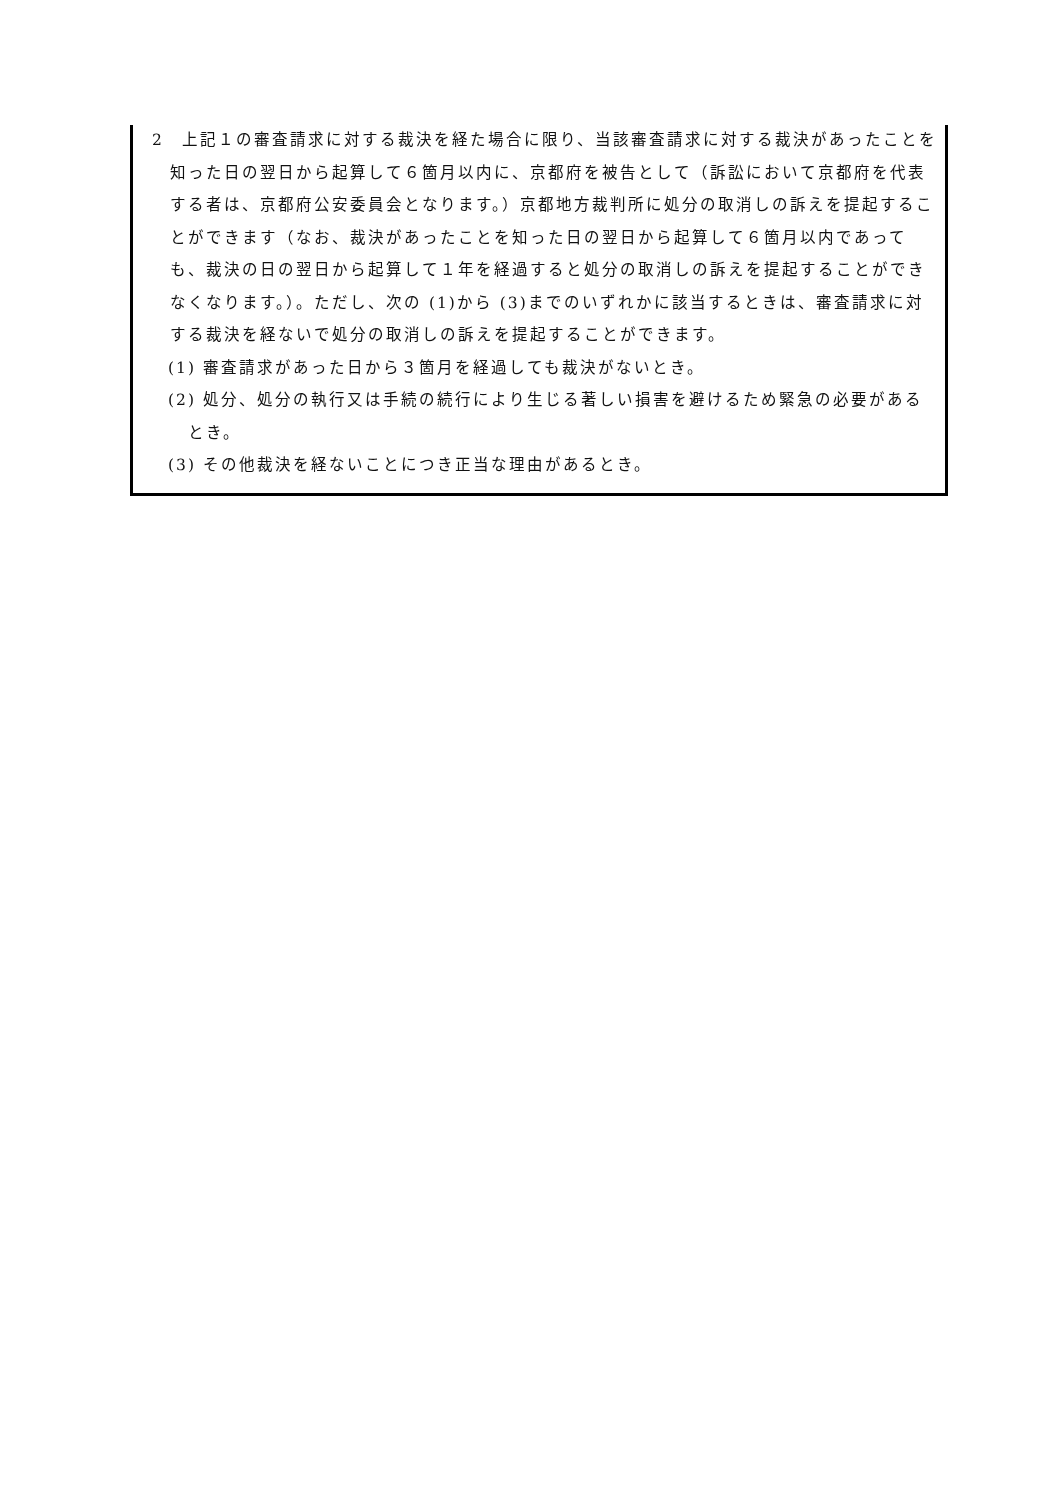2　上記１の審査請求に対する裁決を経た場合に限り、当該審査請求に対する裁決があったことを知った日の翌日から起算して６箇月以内に、京都府を被告として（訴訟において京都府を代表する者は、京都府公安委員会となります。）京都地方裁判所に処分の取消しの訴えを提起することができます（なお、裁決があったことを知った日の翌日から起算して６箇月以内であっても、裁決の日の翌日から起算して１年を経過すると処分の取消しの訴えを提起することができなくなります。）。ただし、次の (1)から (3)までのいずれかに該当するときは、審査請求に対する裁決を経ないで処分の取消しの訴えを提起することができます。
(1) 審査請求があった日から３箇月を経過しても裁決がないとき。
(2) 処分、処分の執行又は手続の続行により生じる著しい損害を避けるため緊急の必要があるとき。
(3) その他裁決を経ないことにつき正当な理由があるとき。